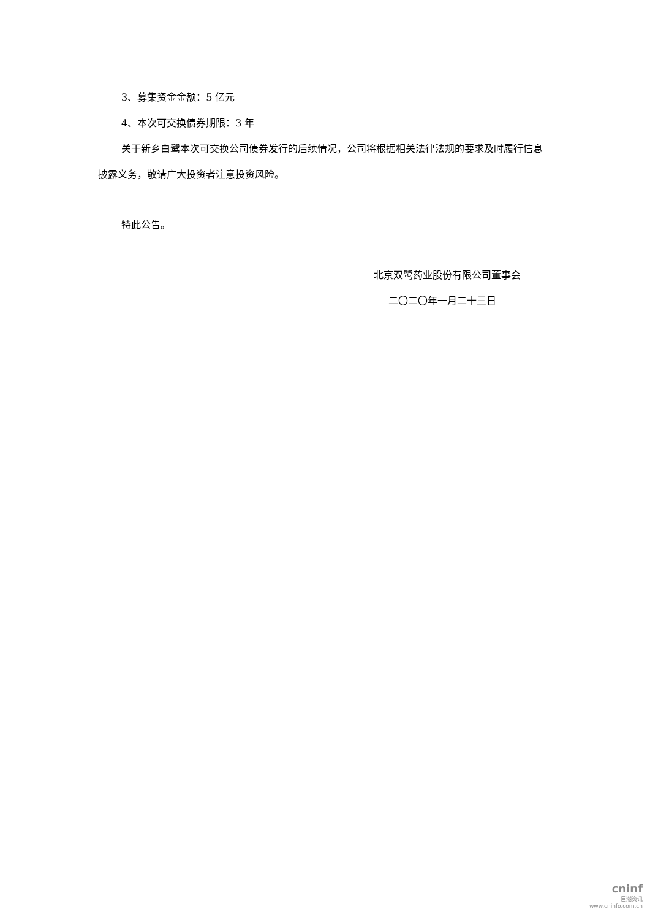3、募集资金金额：5 亿元
4、本次可交换债券期限：3 年
关于新乡白鹭本次可交换公司债券发行的后续情况，公司将根据相关法律法规的要求及时履行信息披露义务，敬请广大投资者注意投资风险。
特此公告。
北京双鹭药业股份有限公司董事会
二〇二〇年一月二十三日
cninf
巨潮资讯
www.cninfo.com.cn